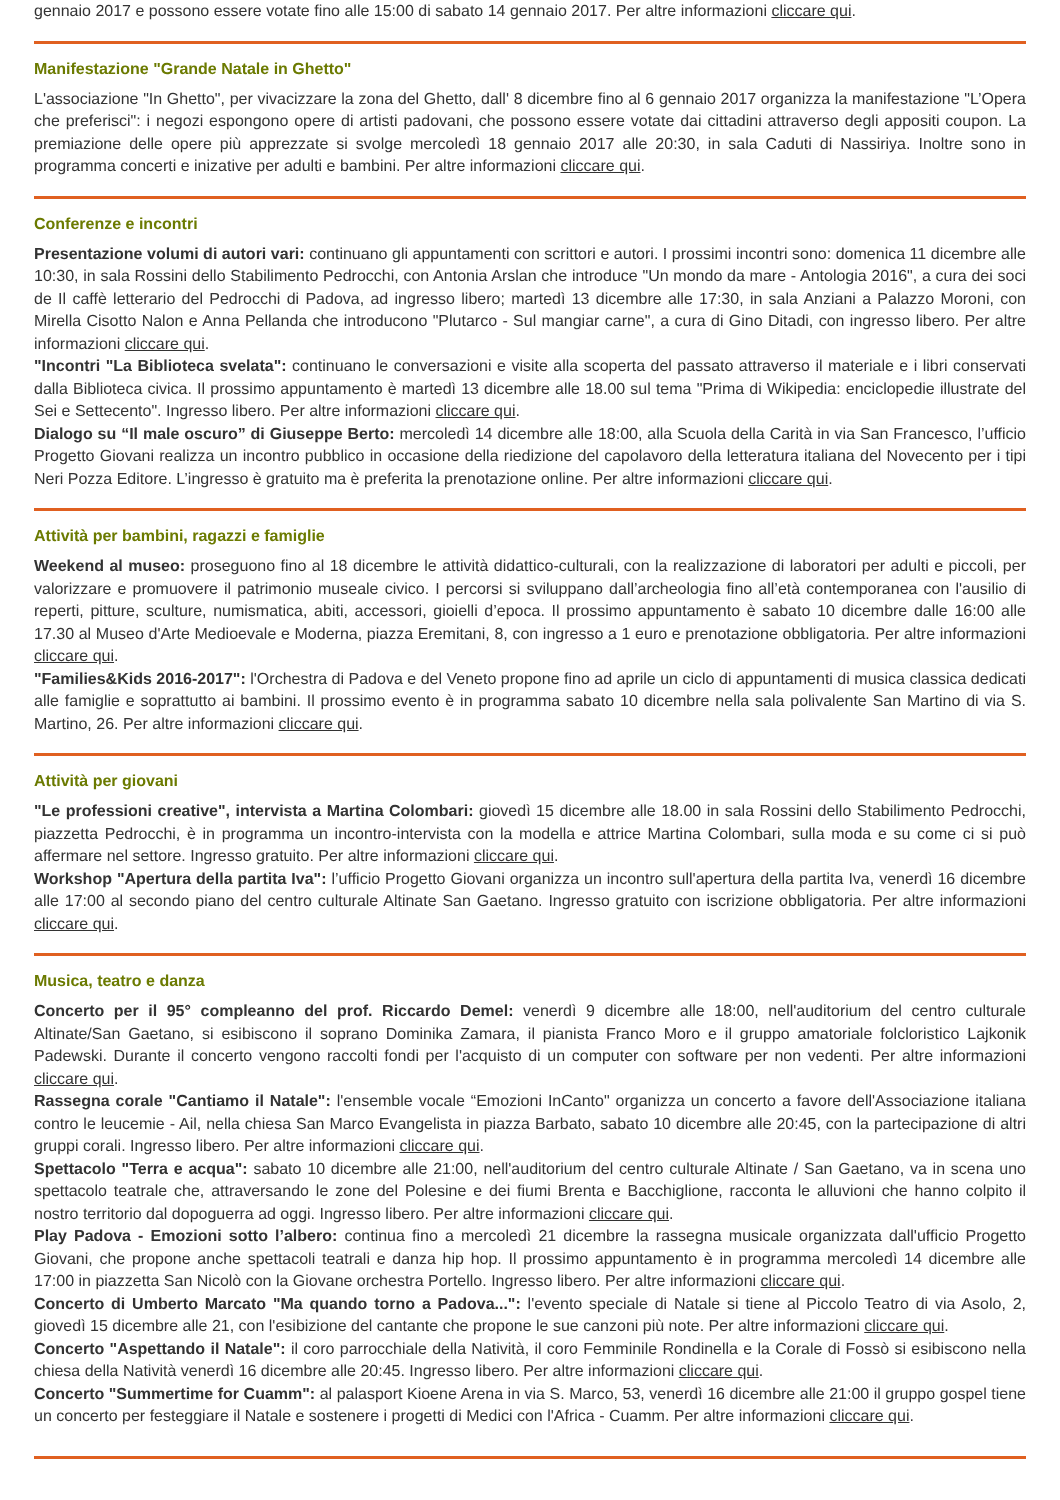gennaio 2017 e possono essere votate fino alle 15:00 di sabato 14 gennaio 2017. Per altre informazioni cliccare qui.
Manifestazione "Grande Natale in Ghetto"
L'associazione "In Ghetto", per vivacizzare la zona del Ghetto, dall' 8 dicembre fino al 6 gennaio 2017 organizza la manifestazione "L’Opera che preferisci": i negozi espongono opere di artisti padovani, che possono essere votate dai cittadini attraverso degli appositi coupon. La premiazione delle opere più apprezzate si svolge mercoledì 18 gennaio 2017 alle 20:30, in sala Caduti di Nassiriya. Inoltre sono in programma concerti e inizative per adulti e bambini. Per altre informazioni cliccare qui.
Conferenze e incontri
Presentazione volumi di autori vari: continuano gli appuntamenti con scrittori e autori. I prossimi incontri sono: domenica 11 dicembre alle 10:30, in sala Rossini dello Stabilimento Pedrocchi, con Antonia Arslan che introduce "Un mondo da mare - Antologia 2016", a cura dei soci de Il caffè letterario del Pedrocchi di Padova, ad ingresso libero; martedì 13 dicembre alle 17:30, in sala Anziani a Palazzo Moroni, con Mirella Cisotto Nalon e Anna Pellanda che introducono "Plutarco - Sul mangiar carne", a cura di Gino Ditadi, con ingresso libero. Per altre informazioni cliccare qui.
"Incontri "La Biblioteca svelata": continuano le conversazioni e visite alla scoperta del passato attraverso il materiale e i libri conservati dalla Biblioteca civica. Il prossimo appuntamento è martedì 13 dicembre alle 18.00 sul tema "Prima di Wikipedia: enciclopedie illustrate del Sei e Settecento". Ingresso libero. Per altre informazioni cliccare qui.
Dialogo su “Il male oscuro” di Giuseppe Berto: mercoledì 14 dicembre alle 18:00, alla Scuola della Carità in via San Francesco, l’ufficio Progetto Giovani realizza un incontro pubblico in occasione della riedizione del capolavoro della letteratura italiana del Novecento per i tipi Neri Pozza Editore. L’ingresso è gratuito ma è preferita la prenotazione online. Per altre informazioni cliccare qui.
Attività per bambini, ragazzi e famiglie
Weekend al museo: proseguono fino al 18 dicembre le attività didattico-culturali, con la realizzazione di laboratori per adulti e piccoli, per valorizzare e promuovere il patrimonio museale civico. I percorsi si sviluppano dall’archeologia fino all’età contemporanea con l'ausilio di reperti, pitture, sculture, numismatica, abiti, accessori, gioielli d’epoca. Il prossimo appuntamento è sabato 10 dicembre dalle 16:00 alle 17.30 al Museo d'Arte Medioevale e Moderna, piazza Eremitani, 8, con ingresso a 1 euro e prenotazione obbligatoria. Per altre informazioni cliccare qui.
"Families&Kids 2016-2017": l'Orchestra di Padova e del Veneto propone fino ad aprile un ciclo di appuntamenti di musica classica dedicati alle famiglie e soprattutto ai bambini. Il prossimo evento è in programma sabato 10 dicembre nella sala polivalente San Martino di via S. Martino, 26. Per altre informazioni cliccare qui.
Attività per giovani
"Le professioni creative", intervista a Martina Colombari: giovedì 15 dicembre alle 18.00 in sala Rossini dello Stabilimento Pedrocchi, piazzetta Pedrocchi, è in programma un incontro-intervista con la modella e attrice Martina Colombari, sulla moda e su come ci si può affermare nel settore. Ingresso gratuito. Per altre informazioni cliccare qui.
Workshop "Apertura della partita Iva": l’ufficio Progetto Giovani organizza un incontro sull'apertura della partita Iva, venerdì 16 dicembre alle 17:00 al secondo piano del centro culturale Altinate San Gaetano. Ingresso gratuito con iscrizione obbligatoria. Per altre informazioni cliccare qui.
Musica, teatro e danza
Concerto per il 95° compleanno del prof. Riccardo Demel: venerdì 9 dicembre alle 18:00, nell'auditorium del centro culturale Altinate/San Gaetano, si esibiscono il soprano Dominika Zamara, il pianista Franco Moro e il gruppo amatoriale folcloristico Lajkonik Padewski. Durante il concerto vengono raccolti fondi per l'acquisto di un computer con software per non vedenti. Per altre informazioni cliccare qui.
Rassegna corale "Cantiamo il Natale": l'ensemble vocale “Emozioni InCanto" organizza un concerto a favore dell'Associazione italiana contro le leucemie - Ail, nella chiesa San Marco Evangelista in piazza Barbato, sabato 10 dicembre alle 20:45, con la partecipazione di altri gruppi corali. Ingresso libero. Per altre informazioni cliccare qui.
Spettacolo "Terra e acqua": sabato 10 dicembre alle 21:00, nell'auditorium del centro culturale Altinate / San Gaetano, va in scena uno spettacolo teatrale che, attraversando le zone del Polesine e dei fiumi Brenta e Bacchiglione, racconta le alluvioni che hanno colpito il nostro territorio dal dopoguerra ad oggi. Ingresso libero. Per altre informazioni cliccare qui.
Play Padova - Emozioni sotto l’albero: continua fino a mercoledì 21 dicembre la rassegna musicale organizzata dall'ufficio Progetto Giovani, che propone anche spettacoli teatrali e danza hip hop. Il prossimo appuntamento è in programma mercoledì 14 dicembre alle 17:00 in piazzetta San Nicolò con la Giovane orchestra Portello. Ingresso libero. Per altre informazioni cliccare qui.
Concerto di Umberto Marcato "Ma quando torno a Padova...": l'evento speciale di Natale si tiene al Piccolo Teatro di via Asolo, 2, giovedì 15 dicembre alle 21, con l'esibizione del cantante che propone le sue canzoni più note. Per altre informazioni cliccare qui.
Concerto "Aspettando il Natale": il coro parrocchiale della Natività, il coro Femminile Rondinella e la Corale di Fossò si esibiscono nella chiesa della Natività venerdì 16 dicembre alle 20:45. Ingresso libero. Per altre informazioni cliccare qui.
Concerto "Summertime for Cuamm": al palasport Kioene Arena in via S. Marco, 53, venerdì 16 dicembre alle 21:00 il gruppo gospel tiene un concerto per festeggiare il Natale e sostenere i progetti di Medici con l'Africa - Cuamm. Per altre informazioni cliccare qui.